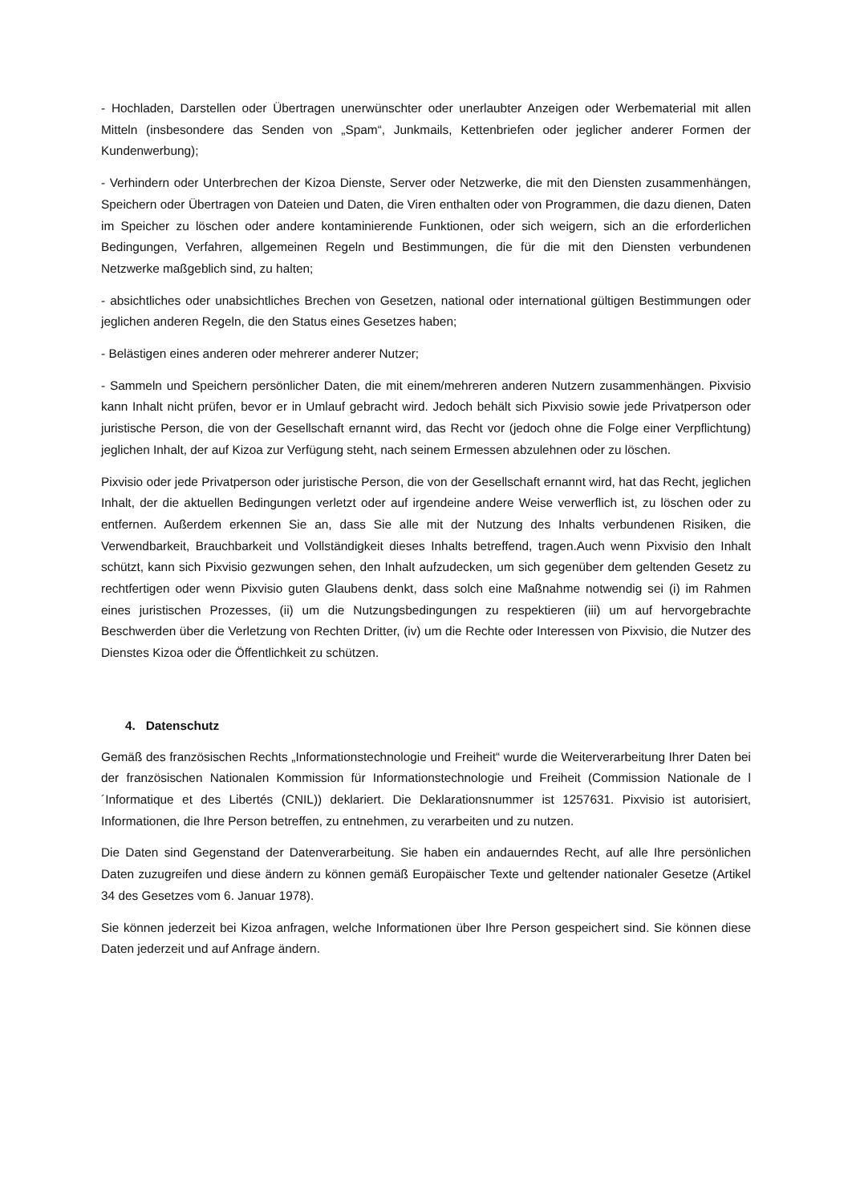- Hochladen, Darstellen oder Übertragen unerwünschter oder unerlaubter Anzeigen oder Werbematerial mit allen Mitteln (insbesondere das Senden von „Spam“, Junkmails, Kettenbriefen oder jeglicher anderer Formen der Kundenwerbung);
- Verhindern oder Unterbrechen der Kizoa Dienste, Server oder Netzwerke, die mit den Diensten zusammenhängen, Speichern oder Übertragen von Dateien und Daten, die Viren enthalten oder von Programmen, die dazu dienen, Daten im Speicher zu löschen oder andere kontaminierende Funktionen, oder sich weigern, sich an die erforderlichen Bedingungen, Verfahren, allgemeinen Regeln und Bestimmungen, die für die mit den Diensten verbundenen Netzwerke maßgeblich sind, zu halten;
- absichtliches oder unabsichtliches Brechen von Gesetzen, national oder international gültigen Bestimmungen oder jeglichen anderen Regeln, die den Status eines Gesetzes haben;
- Belästigen eines anderen oder mehrerer anderer Nutzer;
- Sammeln und Speichern persönlicher Daten, die mit einem/mehreren anderen Nutzern zusammenhängen. Pixvisio kann Inhalt nicht prüfen, bevor er in Umlauf gebracht wird. Jedoch behält sich Pixvisio sowie jede Privatperson oder juristische Person, die von der Gesellschaft ernannt wird, das Recht vor (jedoch ohne die Folge einer Verpflichtung) jeglichen Inhalt, der auf Kizoa zur Verfügung steht, nach seinem Ermessen abzulehnen oder zu löschen.
Pixvisio oder jede Privatperson oder juristische Person, die von der Gesellschaft ernannt wird, hat das Recht, jeglichen Inhalt, der die aktuellen Bedingungen verletzt oder auf irgendeine andere Weise verwerflich ist, zu löschen oder zu entfernen. Außerdem erkennen Sie an, dass Sie alle mit der Nutzung des Inhalts verbundenen Risiken, die Verwendbarkeit, Brauchbarkeit und Vollständigkeit dieses Inhalts betreffend, tragen.Auch wenn Pixvisio den Inhalt schützt, kann sich Pixvisio gezwungen sehen, den Inhalt aufzudecken, um sich gegenüber dem geltenden Gesetz zu rechtfertigen oder wenn Pixvisio guten Glaubens denkt, dass solch eine Maßnahme notwendig sei (i) im Rahmen eines juristischen Prozesses, (ii) um die Nutzungsbedingungen zu respektieren (iii) um auf hervorgebrachte Beschwerden über die Verletzung von Rechten Dritter, (iv) um die Rechte oder Interessen von Pixvisio, die Nutzer des Dienstes Kizoa oder die Öffentlichkeit zu schützen.
4. Datenschutz
Gemäß des französischen Rechts „Informationstechnologie und Freiheit“ wurde die Weiterverarbeitung Ihrer Daten bei der französischen Nationalen Kommission für Informationstechnologie und Freiheit (Commission Nationale de l´Informatique et des Libertés (CNIL)) deklariert. Die Deklarationsnummer ist 1257631. Pixvisio ist autorisiert, Informationen, die Ihre Person betreffen, zu entnehmen, zu verarbeiten und zu nutzen.
Die Daten sind Gegenstand der Datenverarbeitung. Sie haben ein andauerndes Recht, auf alle Ihre persönlichen Daten zuzugreifen und diese ändern zu können gemäß Europäischer Texte und geltender nationaler Gesetze (Artikel 34 des Gesetzes vom 6. Januar 1978).
Sie können jederzeit bei Kizoa anfragen, welche Informationen über Ihre Person gespeichert sind. Sie können diese Daten jederzeit und auf Anfrage ändern.